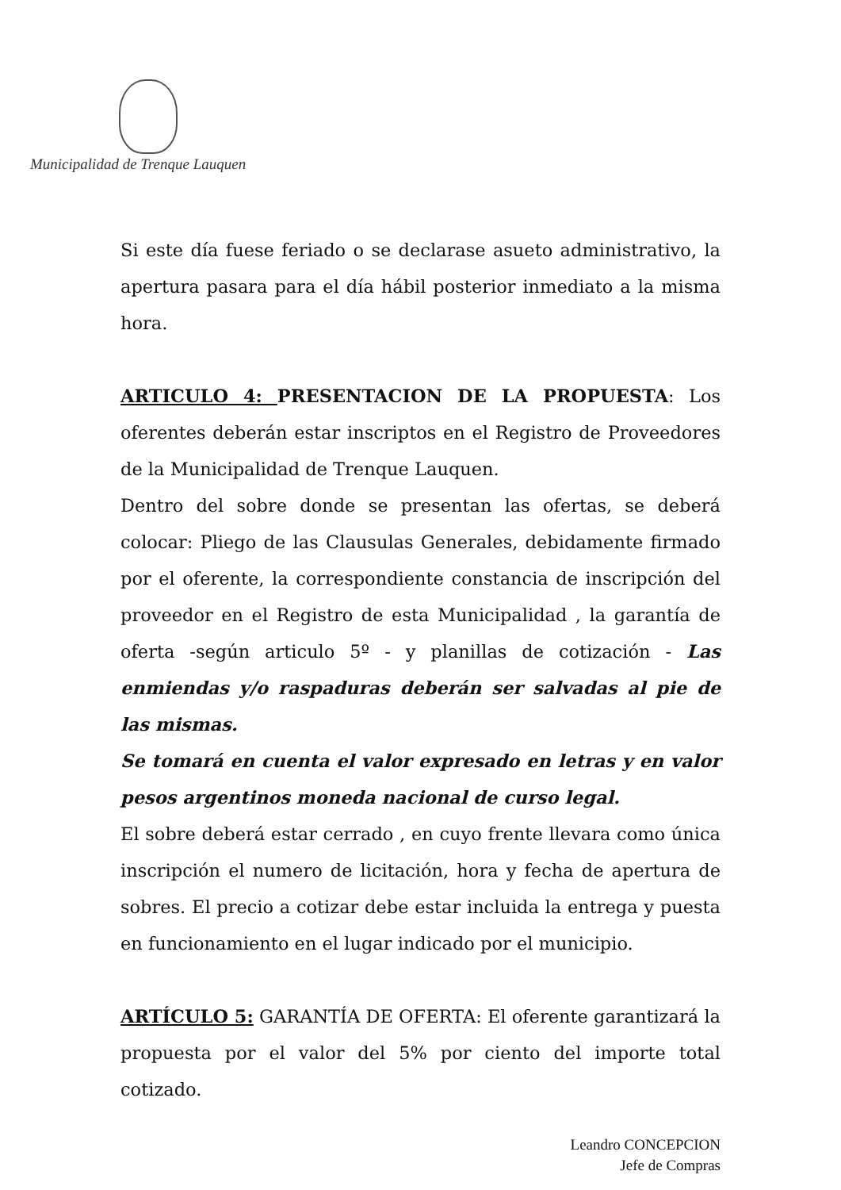Municipalidad de Trenque Lauquen
Si este día fuese feriado o se declarase asueto administrativo, la apertura pasara para el día hábil posterior inmediato a la misma hora.
ARTICULO 4: PRESENTACION DE LA PROPUESTA: Los oferentes deberán estar inscriptos en el Registro de Proveedores de la Municipalidad de Trenque Lauquen.
Dentro del sobre donde se presentan las ofertas, se deberá colocar: Pliego de las Clausulas Generales, debidamente firmado por el oferente, la correspondiente constancia de inscripción del proveedor en el Registro de esta Municipalidad , la garantía de oferta -según articulo 5º - y planillas de cotización - Las enmiendas y/o raspaduras deberán ser salvadas al pie de las mismas.
Se tomará en cuenta el valor expresado en letras y en valor pesos argentinos moneda nacional de curso legal.
El sobre deberá estar cerrado , en cuyo frente llevara como única inscripción el numero de licitación, hora y fecha de apertura de sobres. El precio a cotizar debe estar incluida la entrega y puesta en funcionamiento en el lugar indicado por el municipio.
ARTÍCULO 5: GARANTÍA DE OFERTA: El oferente garantizará la propuesta por el valor del 5% por ciento del importe total cotizado.
Leandro CONCEPCION
Jefe de Compras